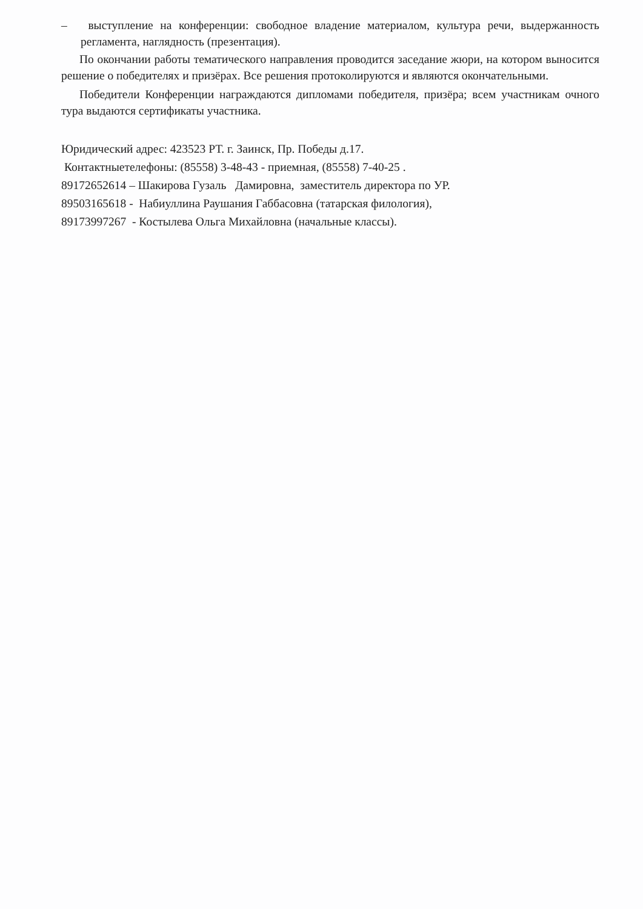– выступление на конференции: свободное владение материалом, культура речи, выдержанность регламента, наглядность (презентация).
По окончании работы тематического направления проводится заседание жюри, на котором выносится решение о победителях и призёрах. Все решения протоколируются и являются окончательными.
Победители Конференции награждаются дипломами победителя, призёра; всем участникам очного тура выдаются сертификаты участника.
Юридический адрес: 423523 РТ. г. Заинск, Пр. Победы д.17.
Контактныетелефоны: (85558) 3-48-43 - приемная, (85558) 7-40-25 .
89172652614 – Шакирова Гузаль Дамировна, заместитель директора по УР.
89503165618 - Набиуллина Раушания Габбасовна (татарская филология),
89173997267 - Костылева Ольга Михайловна (начальные классы).